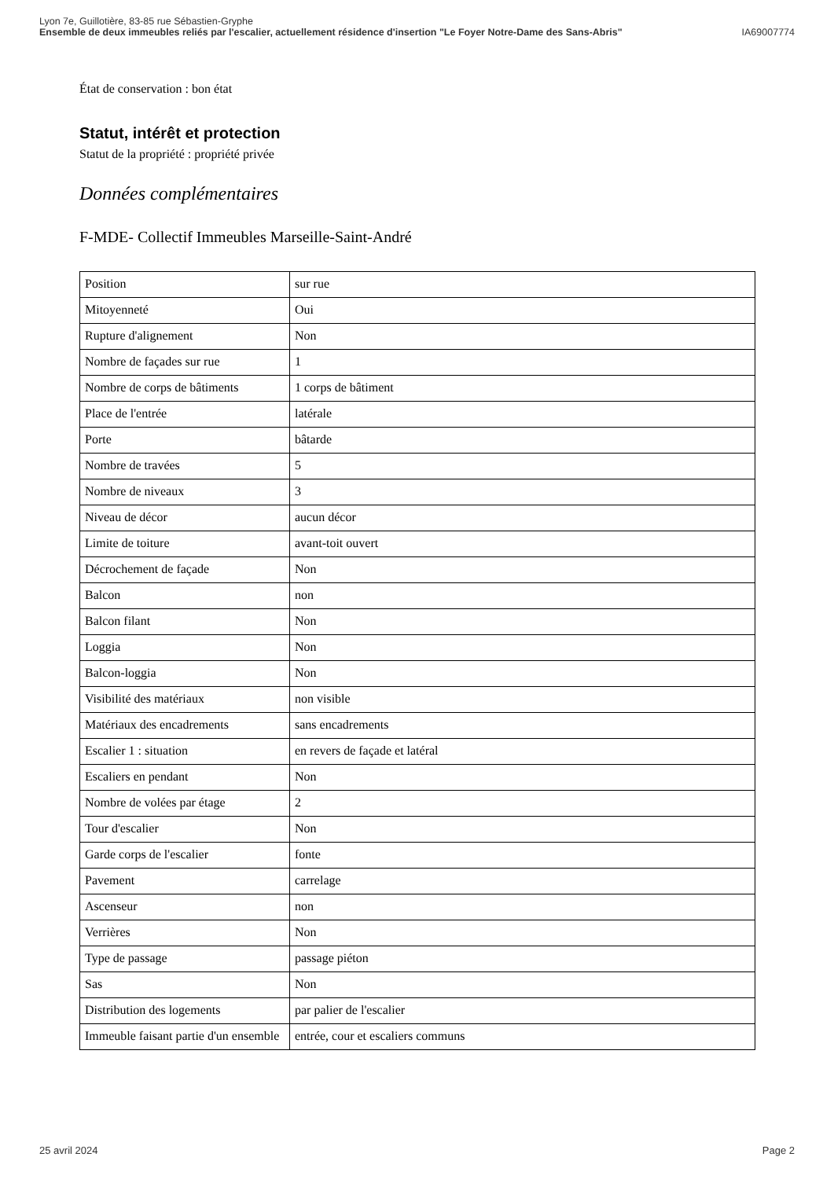Lyon 7e, Guillotière, 83-85 rue Sébastien-Gryphe
Ensemble de deux immeubles reliés par l'escalier, actuellement résidence d'insertion "Le Foyer Notre-Dame des Sans-Abris" IA69007774
État de conservation : bon état
Statut, intérêt et protection
Statut de la propriété : propriété privée
Données complémentaires
F-MDE- Collectif Immeubles Marseille-Saint-André
| Position | sur rue |
| Mitoyenneté | Oui |
| Rupture d'alignement | Non |
| Nombre de façades sur rue | 1 |
| Nombre de corps de bâtiments | 1 corps de bâtiment |
| Place de l'entrée | latérale |
| Porte | bâtarde |
| Nombre de travées | 5 |
| Nombre de niveaux | 3 |
| Niveau de décor | aucun décor |
| Limite de toiture | avant-toit ouvert |
| Décrochement de façade | Non |
| Balcon | non |
| Balcon filant | Non |
| Loggia | Non |
| Balcon-loggia | Non |
| Visibilité des matériaux | non visible |
| Matériaux des encadrements | sans encadrements |
| Escalier 1 : situation | en revers de façade et latéral |
| Escaliers en pendant | Non |
| Nombre de volées par étage | 2 |
| Tour d'escalier | Non |
| Garde corps de l'escalier | fonte |
| Pavement | carrelage |
| Ascenseur | non |
| Verrières | Non |
| Type de passage | passage piéton |
| Sas | Non |
| Distribution des logements | par palier de l'escalier |
| Immeuble faisant partie d'un ensemble | entrée, cour et escaliers communs |
25 avril 2024 Page 2